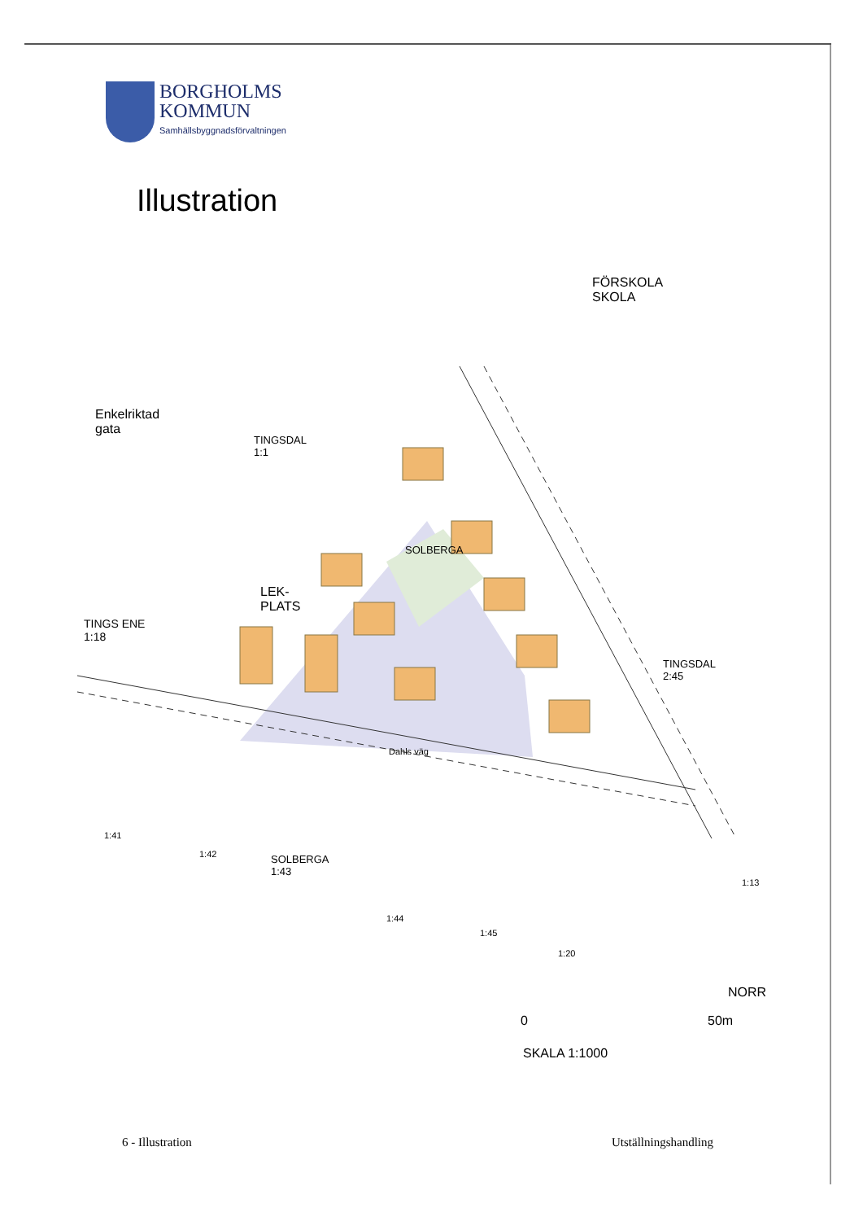BORGHOLMS
KOMMUN
Samhällsbyggnadsförvaltningen
Illustration
FÖRSKOLA
SKOLA
Enkelriktad
gata
TINGSDAL
1:1
SOLBERGA
LEK-
PLATS
TINGS ENE
1:18
TINGSDAL
2:45
Dahls väg
SOLBERGA
1:43
1:41
1:42
1:44
1:45
1:20
1:13
NORR
0 50m
SKALA 1:1000
6 - Illustration Utställningshandling